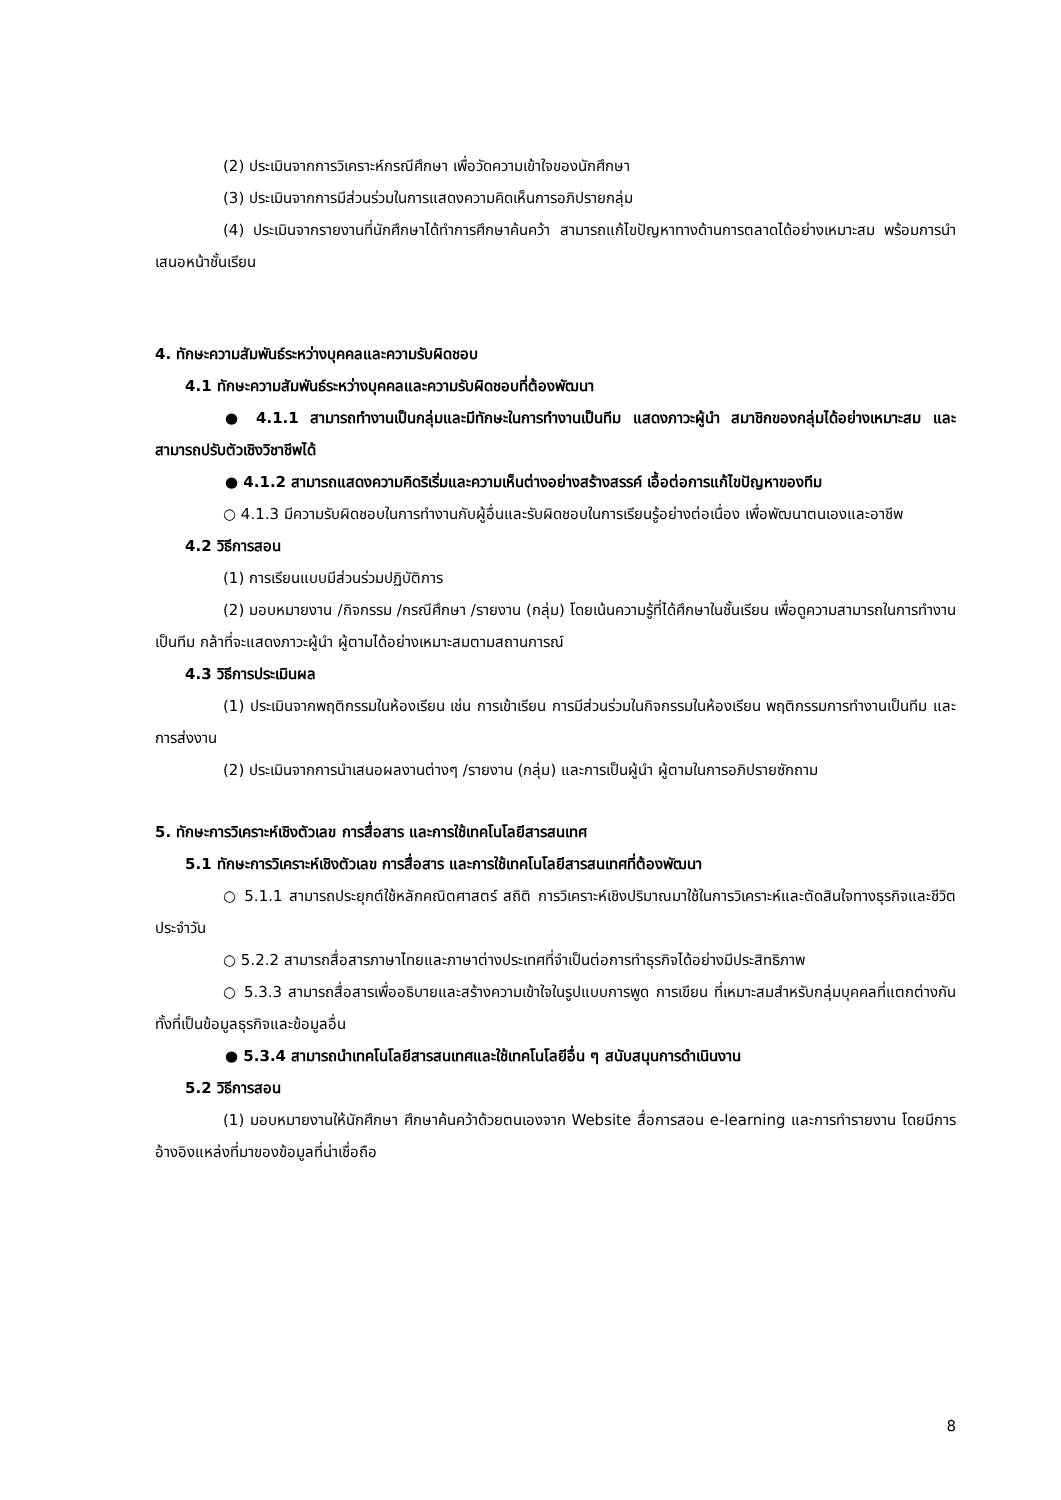(2) ประเมินจากการวิเคราะห์กรณีศึกษา เพื่อวัดความเข้าใจของนักศึกษา
(3) ประเมินจากการมีส่วนร่วมในการแสดงความคิดเห็นการอภิปรายกลุ่ม
(4) ประเมินจากรายงานที่นักศึกษาได้ทำการศึกษาค้นคว้า สามารถแก้ไขปัญหาทางด้านการตลาดได้อย่างเหมาะสม พร้อมการนำเสนอหน้าชั้นเรียน
4. ทักษะความสัมพันธ์ระหว่างบุคคลและความรับผิดชอบ
4.1 ทักษะความสัมพันธ์ระหว่างบุคคลและความรับผิดชอบที่ต้องพัฒนา
● 4.1.1 สามารถทำงานเป็นกลุ่มและมีทักษะในการทำงานเป็นทีม แสดงภาวะผู้นำ สมาชิกของกลุ่มได้อย่างเหมาะสม และสามารถปรับตัวเชิงวิชาชีพได้
● 4.1.2 สามารถแสดงความคิดริเริ่มและความเห็นต่างอย่างสร้างสรรค์ เอื้อต่อการแก้ไขปัญหาของทีม
○ 4.1.3 มีความรับผิดชอบในการทำงานกับผู้อื่นและรับผิดชอบในการเรียนรู้อย่างต่อเนื่อง เพื่อพัฒนาตนเองและอาชีพ
4.2 วิธีการสอน
(1) การเรียนแบบมีส่วนร่วมปฏิบัติการ
(2) มอบหมายงาน /กิจกรรม /กรณีศึกษา /รายงาน (กลุ่ม) โดยเน้นความรู้ที่ได้ศึกษาในชั้นเรียน เพื่อดูความสามารถในการทำงานเป็นทีม กล้าที่จะแสดงภาวะผู้นำ ผู้ตามได้อย่างเหมาะสมตามสถานการณ์
4.3 วิธีการประเมินผล
(1) ประเมินจากพฤติกรรมในห้องเรียน เช่น การเข้าเรียน การมีส่วนร่วมในกิจกรรมในห้องเรียน พฤติกรรมการทำงานเป็นทีม และการส่งงาน
(2) ประเมินจากการนำเสนอผลงานต่างๆ /รายงาน (กลุ่ม) และการเป็นผู้นำ ผู้ตามในการอภิปรายซักถาม
5. ทักษะการวิเคราะห์เชิงตัวเลข การสื่อสาร และการใช้เทคโนโลยีสารสนเทศ
5.1 ทักษะการวิเคราะห์เชิงตัวเลข การสื่อสาร และการใช้เทคโนโลยีสารสนเทศที่ต้องพัฒนา
○ 5.1.1 สามารถประยุกต์ใช้หลักคณิตศาสตร์ สถิติ การวิเคราะห์เชิงปริมาณมาใช้ในการวิเคราะห์และตัดสินใจทางธุรกิจและชีวิตประจำวัน
○ 5.2.2 สามารถสื่อสารภาษาไทยและภาษาต่างประเทศที่จำเป็นต่อการทำธุรกิจได้อย่างมีประสิทธิภาพ
○ 5.3.3 สามารถสื่อสารเพื่ออธิบายและสร้างความเข้าใจในรูปแบบการพูด การเขียน ที่เหมาะสมสำหรับกลุ่มบุคคลที่แตกต่างกัน ทั้งที่เป็นข้อมูลธุรกิจและข้อมูลอื่น
● 5.3.4 สามารถนำเทคโนโลยีสารสนเทศและใช้เทคโนโลยีอื่น ๆ สนับสนุนการดำเนินงาน
5.2 วิธีการสอน
(1) มอบหมายงานให้นักศึกษา ศึกษาค้นคว้าด้วยตนเองจาก Website สื่อการสอน e-learning และการทำรายงาน โดยมีการอ้างอิงแหล่งที่มาของข้อมูลที่น่าเชื่อถือ
8